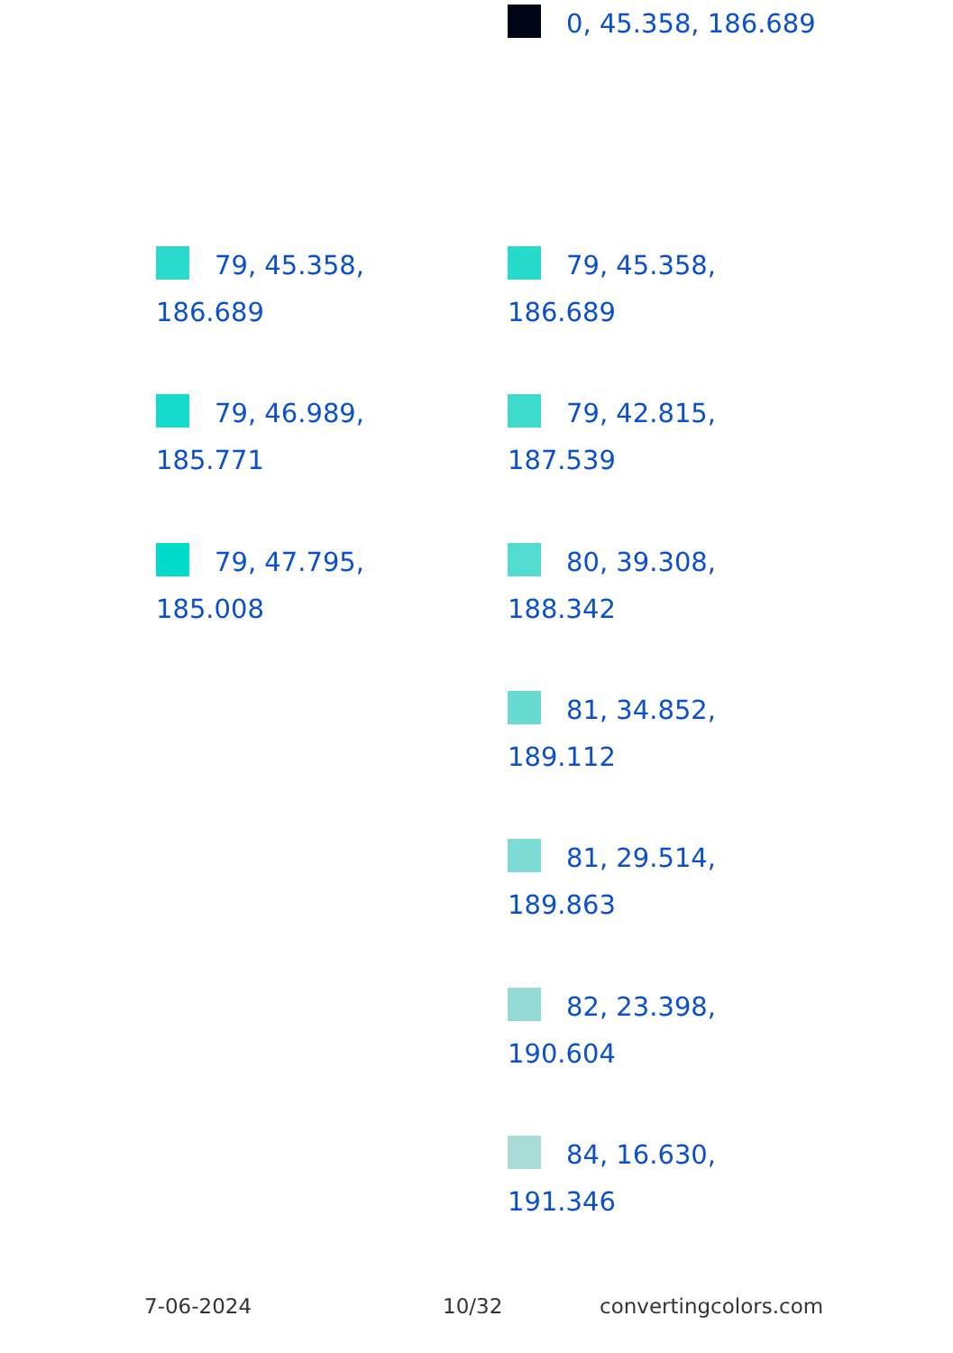0, 45.358, 186.689
79, 45.358, 186.689
79, 45.358, 186.689
79, 46.989, 185.771
79, 42.815, 187.539
79, 47.795, 185.008
80, 39.308, 188.342
81, 34.852, 189.112
81, 29.514, 189.863
82, 23.398, 190.604
84, 16.630, 191.346
7-06-2024 10/32 convertingcolors.com